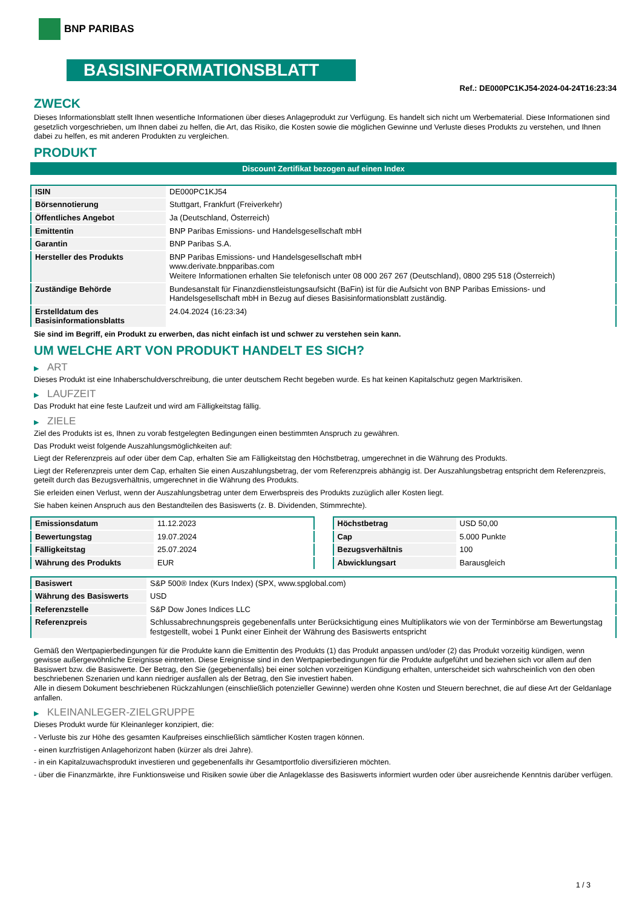BNP PARIBAS
BASISINFORMATIONSBLATT
Ref.: DE000PC1KJ54-2024-04-24T16:23:34
ZWECK
Dieses Informationsblatt stellt Ihnen wesentliche Informationen über dieses Anlageprodukt zur Verfügung. Es handelt sich nicht um Werbematerial. Diese Informationen sind gesetzlich vorgeschrieben, um Ihnen dabei zu helfen, die Art, das Risiko, die Kosten sowie die möglichen Gewinne und Verluste dieses Produkts zu verstehen, und Ihnen dabei zu helfen, es mit anderen Produkten zu vergleichen.
PRODUKT
Discount Zertifikat bezogen auf einen Index
| ISIN | DE000PC1KJ54 |
| Börsennotierung | Stuttgart, Frankfurt (Freiverkehr) |
| Öffentliches Angebot | Ja (Deutschland, Österreich) |
| Emittentin | BNP Paribas Emissions- und Handelsgesellschaft mbH |
| Garantin | BNP Paribas S.A. |
| Hersteller des Produkts | BNP Paribas Emissions- und Handelsgesellschaft mbH www.derivate.bnpparibas.com Weitere Informationen erhalten Sie telefonisch unter 08 000 267 267 (Deutschland), 0800 295 518 (Österreich) |
| Zuständige Behörde | Bundesanstalt für Finanzdienstleistungsaufsicht (BaFin) ist für die Aufsicht von BNP Paribas Emissions- und Handelsgesellschaft mbH in Bezug auf dieses Basisinformationsblatt zuständig. |
| Erstelldatum des Basisinformationsblatts | 24.04.2024 (16:23:34) |
Sie sind im Begriff, ein Produkt zu erwerben, das nicht einfach ist und schwer zu verstehen sein kann.
UM WELCHE ART VON PRODUKT HANDELT ES SICH?
▶ ART
Dieses Produkt ist eine Inhaberschuldverschreibung, die unter deutschem Recht begeben wurde. Es hat keinen Kapitalschutz gegen Marktrisiken.
▶ LAUFZEIT
Das Produkt hat eine feste Laufzeit und wird am Fälligkeitstag fällig.
▶ ZIELE
Ziel des Produkts ist es, Ihnen zu vorab festgelegten Bedingungen einen bestimmten Anspruch zu gewähren.
Das Produkt weist folgende Auszahlungsmöglichkeiten auf:
Liegt der Referenzpreis auf oder über dem Cap, erhalten Sie am Fälligkeitstag den Höchstbetrag, umgerechnet in die Währung des Produkts.
Liegt der Referenzpreis unter dem Cap, erhalten Sie einen Auszahlungsbetrag, der vom Referenzpreis abhängig ist. Der Auszahlungsbetrag entspricht dem Referenzpreis, geteilt durch das Bezugsverhältnis, umgerechnet in die Währung des Produkts.
Sie erleiden einen Verlust, wenn der Auszahlungsbetrag unter dem Erwerbspreis des Produkts zuzüglich aller Kosten liegt.
Sie haben keinen Anspruch aus den Bestandteilen des Basiswerts (z. B. Dividenden, Stimmrechte).
| Emissionsdatum | 11.12.2023 |
| Bewertungstag | 19.07.2024 |
| Fälligkeitstag | 25.07.2024 |
| Währung des Produkts | EUR |
| Höchstbetrag | USD 50,00 |
| Cap | 5.000 Punkte |
| Bezugsverhältnis | 100 |
| Abwicklungsart | Barausgleich |
| Basiswert | S&P 500® Index (Kurs Index) (SPX, www.spglobal.com) |
| Währung des Basiswerts | USD |
| Referenzstelle | S&P Dow Jones Indices LLC |
| Referenzpreis | Schlussabrechnungspreis gegebenenfalls unter Berücksichtigung eines Multiplikators wie von der Terminbörse am Bewertungstag festgestellt, wobei 1 Punkt einer Einheit der Währung des Basiswerts entspricht |
Gemäß den Wertpapierbedingungen für die Produkte kann die Emittentin des Produkts (1) das Produkt anpassen und/oder (2) das Produkt vorzeitig kündigen, wenn gewisse außergewöhnliche Ereignisse eintreten. Diese Ereignisse sind in den Wertpapierbedingungen für die Produkte aufgeführt und beziehen sich vor allem auf den Basiswert bzw. die Basiswerte. Der Betrag, den Sie (gegebenenfalls) bei einer solchen vorzeitigen Kündigung erhalten, unterscheidet sich wahrscheinlich von den oben beschriebenen Szenarien und kann niedriger ausfallen als der Betrag, den Sie investiert haben.
Alle in diesem Dokument beschriebenen Rückzahlungen (einschließlich potenzieller Gewinne) werden ohne Kosten und Steuern berechnet, die auf diese Art der Geldanlage anfallen.
▶ KLEINANLEGER-ZIELGRUPPE
Dieses Produkt wurde für Kleinanleger konzipiert, die:
- Verluste bis zur Höhe des gesamten Kaufpreises einschließlich sämtlicher Kosten tragen können.
- einen kurzfristigen Anlagehorizont haben (kürzer als drei Jahre).
- in ein Kapitalzuwachsprodukt investieren und gegebenenfalls ihr Gesamtportfolio diversifizieren möchten.
- über die Finanzmärkte, ihre Funktionsweise und Risiken sowie über die Anlageklasse des Basiswerts informiert wurden oder über ausreichende Kenntnis darüber verfügen.
1 / 3